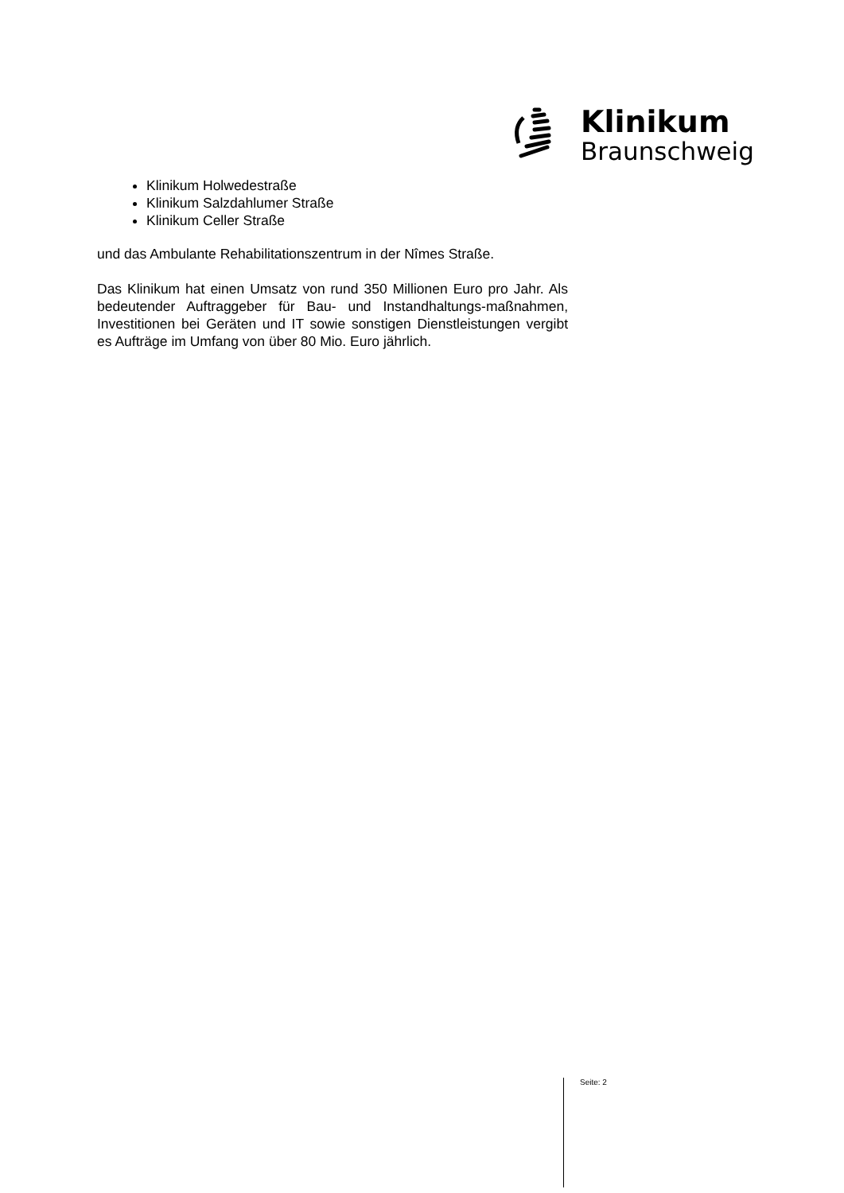Klinikum
Braunschweig
Klinikum Holwedestraße
Klinikum Salzdahlumer Straße
Klinikum Celler Straße
und das Ambulante Rehabilitationszentrum in der Nîmes Straße.
Das Klinikum hat einen Umsatz von rund 350 Millionen Euro pro Jahr. Als bedeutender Auftraggeber für Bau- und Instandhaltungs-maßnahmen, Investitionen bei Geräten und IT sowie sonstigen Dienstleistungen vergibt es Aufträge im Umfang von über 80 Mio. Euro jährlich.
Seite: 2